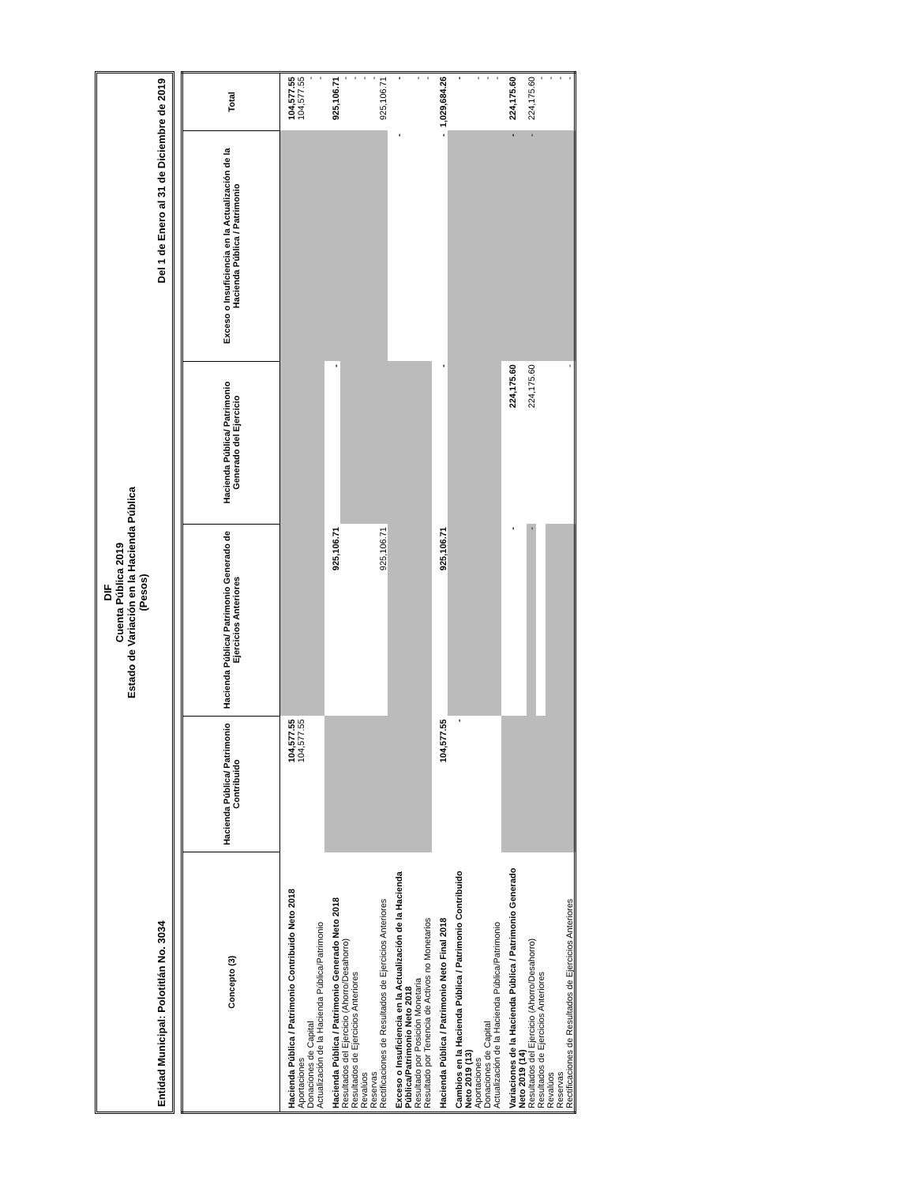DIF
Cuenta Pública 2019
Estado de Variación en la Hacienda Pública
(Pesos)
Entidad Municipal: Polotitlán No. 3034 Del 1 de Enero al 31 de Diciembre de 2019
| Concepto (3) | Hacienda Pública/ Patrimonio Contribuido | Hacienda Pública/ Patrimonio Generado de Ejercicios Anteriores | Hacienda Pública/ Patrimonio Generado del Ejercicio | Exceso o Insuficiencia en la Actualización de la Hacienda Pública / Patrimonio | Total |
| --- | --- | --- | --- | --- | --- |
| Hacienda Pública / Patrimonio Contribuido Neto 2018 | 104,577.55 | | | | 104,577.55 |
| Aportaciones | 104,577.55 | | | | 104,577.55 |
| Donaciones de Capital | | | | | - |
| Actualización de la Hacienda Pública/Patrimonio | | | | | - |
| Hacienda Pública / Patrimonio Generado Neto 2018 | | 925,106.71 | - | | 925,106.71 |
| Resultados del Ejercicio (Ahorro/Desahorro) | | | | | - |
| Resultados de Ejercicios Anteriores | | | | | - |
| Revalúos | | | | | - |
| Reservas | | | | | - |
| Rectificaciones de Resultados de Ejercicios Anteriores | | 925,106.71 | | | 925,106.71 |
| Exceso o Insuficiencia en la Actualización de la Hacienda Pública/Patrimonio Neto 2018 | | | | - | - |
| Resultado por Posición Monetaria | | | | | - |
| Resultado por Tenencia de Activos no Monetarios | | | | | - |
| Hacienda Pública / Patrimonio Neto Final 2018 | 104,577.55 | 925,106.71 | - | - | 1,029,684.26 |
| Cambios en la Hacienda Pública / Patrimonio Contribuido Neto 2019 (13) | - | | | | - |
| Aportaciones | | | | | - |
| Donaciones de Capital | | | | | - |
| Actualización de la Hacienda Pública/Patrimonio | | | | | - |
| Variaciones de la Hacienda Pública / Patrimonio Generado Neto 2019 (14) | | - | 224,175.60 | - | 224,175.60 |
| Resultados del Ejercicio (Ahorro/Desahorro) | | - | 224,175.60 | - | 224,175.60 |
| Resultados de Ejercicios Anteriores | | | | | - |
| Revalúos | | | | | - |
| Reservas | | | | | - |
| Rectificaciones de Resultados de Ejercicios Anteriores | | | - | | - |